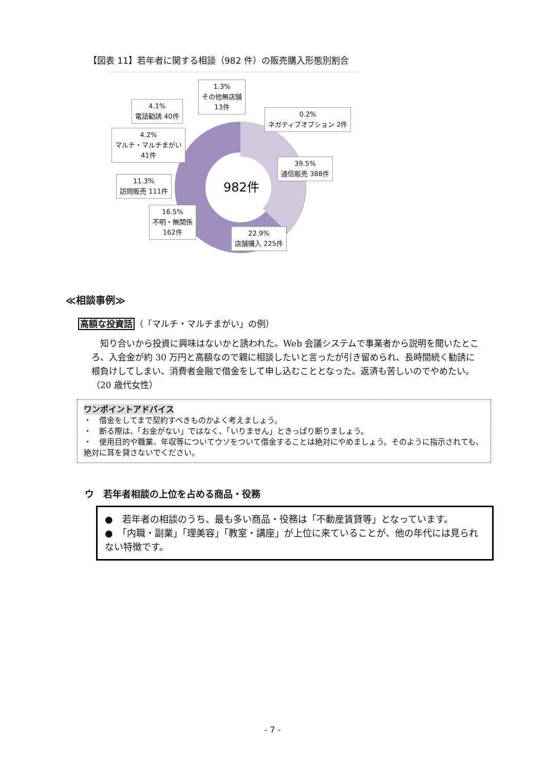【図表 11】若年者に関する相談（982 件）の販売購入形態別割合
982件
1.3%
その他無店舗
13件
4.1%
電話勧誘 40件
0.2%
ネガティブオプション 2件
4.2%
マルチ・マルチまがい
41件
39.5%
通信販売 388件
11.3%
訪問販売 111件
16.5%
不明・無関係
162件
22.9%
店舗購入 225件
≪相談事例≫
高額な投資話（「マルチ・マルチまがい」の例）
知り合いから投資に興味はないかと誘われた。Web 会議システムで事業者から説明を聞いたところ、入会金が約 30 万円と高額なので親に相談したいと言ったが引き留められ、長時間続く勧誘に根負けしてしまい、消費者金融で借金をして申し込むこととなった。返済も苦しいのでやめたい。（20 歳代女性）
ワンポイントアドバイス
・　借金をしてまで契約すべきものかよく考えましょう。
・　断る際は、「お金がない」ではなく、「いりません」ときっぱり断りましょう。
・　使用目的や職業、年収等についてウソをついて借金することは絶対にやめましょう。そのように指示されても、絶対に耳を貸さないでください。
ウ　若年者相談の上位を占める商品・役務
●　若年者の相談のうち、最も多い商品・役務は「不動産賃貸等」となっています。
●　「内職・副業」「理美容」「教室・講座」が上位に来ていることが、他の年代には見られない特徴です。
- 7 -